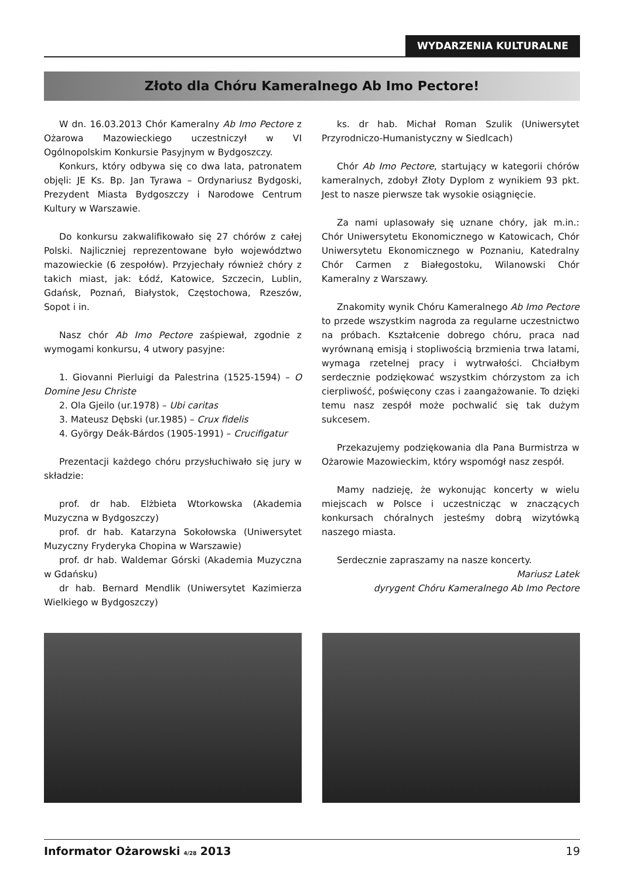WYDARZENIA KULTURALNE
Złoto dla Chóru Kameralnego Ab Imo Pectore!
W dn. 16.03.2013 Chór Kameralny Ab Imo Pectore z Ożarowa Mazowieckiego uczestniczył w VI Ogólnopolskim Konkursie Pasyjnym w Bydgoszczy.
Konkurs, który odbywa się co dwa lata, patronatem objęli: JE Ks. Bp. Jan Tyrawa – Ordynariusz Bydgoski, Prezydent Miasta Bydgoszczy i Narodowe Centrum Kultury w Warszawie.
Do konkursu zakwalifikowało się 27 chórów z całej Polski. Najliczniej reprezentowane było województwo mazowieckie (6 zespołów). Przyjechały również chóry z takich miast, jak: Łódź, Katowice, Szczecin, Lublin, Gdańsk, Poznań, Białystok, Częstochowa, Rzeszów, Sopot i in.
Nasz chór Ab Imo Pectore zaśpiewał, zgodnie z wymogami konkursu, 4 utwory pasyjne:
1. Giovanni Pierluigi da Palestrina (1525-1594) – O Domine Jesu Christe
2. Ola Gjeilo (ur.1978) – Ubi caritas
3. Mateusz Dębski (ur.1985) – Crux fidelis
4. György Deák-Bárdos (1905-1991) – Crucifigatur
Prezentacji każdego chóru przysłuchiwało się jury w składzie:
prof. dr hab. Elżbieta Wtorkowska (Akademia Muzyczna w Bydgoszczy)
prof. dr hab. Katarzyna Sokołowska (Uniwersytet Muzyczny Fryderyka Chopina w Warszawie)
prof. dr hab. Waldemar Górski (Akademia Muzyczna w Gdańsku)
dr hab. Bernard Mendlik (Uniwersytet Kazimierza Wielkiego w Bydgoszczy)
ks. dr hab. Michał Roman Szulik (Uniwersytet Przyrodniczo-Humanistyczny w Siedlcach)
Chór Ab Imo Pectore, startujący w kategorii chórów kameralnych, zdobył Złoty Dyplom z wynikiem 93 pkt. Jest to nasze pierwsze tak wysokie osiągnięcie.
Za nami uplasowały się uznane chóry, jak m.in.: Chór Uniwersytetu Ekonomicznego w Katowicach, Chór Uniwersytetu Ekonomicznego w Poznaniu, Katedralny Chór Carmen z Białegostoku, Wilanowski Chór Kameralny z Warszawy.
Znakomity wynik Chóru Kameralnego Ab Imo Pectore to przede wszystkim nagroda za regularne uczestnictwo na próbach. Kształcenie dobrego chóru, praca nad wyrównaną emisją i stopliwością brzmienia trwa latami, wymaga rzetelnej pracy i wytrwałości. Chciałbym serdecznie podziękować wszystkim chórzystom za ich cierpliwość, poświęcony czas i zaangażowanie. To dzięki temu nasz zespół może pochwalić się tak dużym sukcesem.
Przekazujemy podziękowania dla Pana Burmistrza w Ożarowie Mazowieckim, który wspomógł nasz zespół.
Mamy nadzieję, że wykonując koncerty w wielu miejscach w Polsce i uczestnicząc w znaczących konkursach chóralnych jesteśmy dobrą wizytówką naszego miasta.
Serdecznie zapraszamy na nasze koncerty.
Mariusz Latek
dyrygent Chóru Kameralnego Ab Imo Pectore
Informator Ożarowski 4/28 2013 19